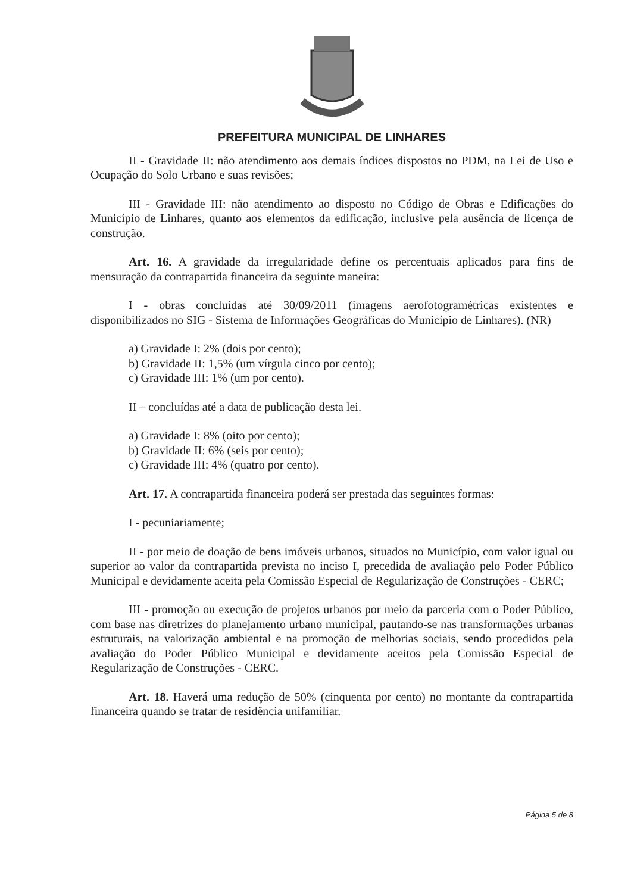PREFEITURA MUNICIPAL DE LINHARES
II - Gravidade II: não atendimento aos demais índices dispostos no PDM, na Lei de Uso e Ocupação do Solo Urbano e suas revisões;
III - Gravidade III: não atendimento ao disposto no Código de Obras e Edificações do Município de Linhares, quanto aos elementos da edificação, inclusive pela ausência de licença de construção.
Art. 16. A gravidade da irregularidade define os percentuais aplicados para fins de mensuração da contrapartida financeira da seguinte maneira:
I - obras concluídas até 30/09/2011 (imagens aerofotogramétricas existentes e disponibilizados no SIG - Sistema de Informações Geográficas do Município de Linhares). (NR)
a) Gravidade I: 2% (dois por cento);
b) Gravidade II: 1,5% (um vírgula cinco por cento);
c) Gravidade III: 1% (um por cento).
II – concluídas até a data de publicação desta lei.
a) Gravidade I: 8% (oito por cento);
b) Gravidade II: 6% (seis por cento);
c) Gravidade III: 4% (quatro por cento).
Art. 17. A contrapartida financeira poderá ser prestada das seguintes formas:
I - pecuniariamente;
II - por meio de doação de bens imóveis urbanos, situados no Município, com valor igual ou superior ao valor da contrapartida prevista no inciso I, precedida de avaliação pelo Poder Público Municipal e devidamente aceita pela Comissão Especial de Regularização de Construções - CERC;
III - promoção ou execução de projetos urbanos por meio da parceria com o Poder Público, com base nas diretrizes do planejamento urbano municipal, pautando-se nas transformações urbanas estruturais, na valorização ambiental e na promoção de melhorias sociais, sendo procedidos pela avaliação do Poder Público Municipal e devidamente aceitos pela Comissão Especial de Regularização de Construções - CERC.
Art. 18. Haverá uma redução de 50% (cinquenta por cento) no montante da contrapartida financeira quando se tratar de residência unifamiliar.
Página 5 de 8